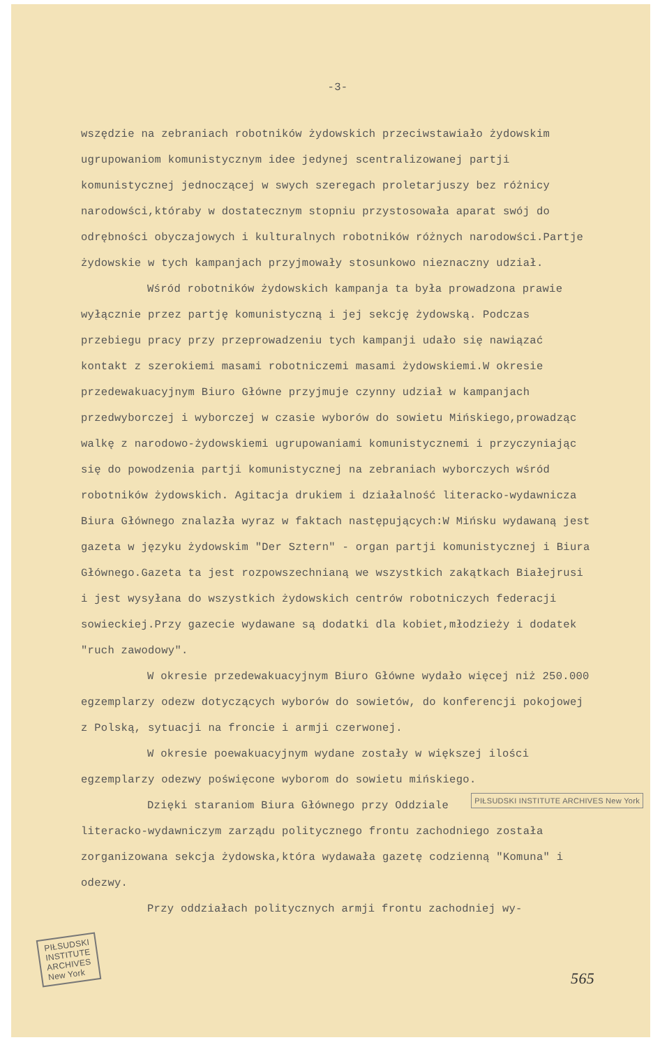-3-
wszędzie na zebraniach robotników żydowskich przeciwstawiało żydowskim ugrupowaniom komunistycznym idee jedynej scentralizowanej partji komunistycznej jednoczącej w swych szeregach proletarjuszy bez różnicy narodowści,któraby w dostatecznym stopniu przystosowała aparat swój do odrębności obyczajowych i kulturalnych robotników różnych narodowści.Partje żydowskie w tych kampanjach przyjmowały stosunkowo nieznaczny udział.
Wśród robotników żydowskich kampanja ta była prowadzona prawie wyłącznie przez partję komunistyczną i jej sekcję żydowską. Podczas przebiegu pracy przy przeprowadzeniu tych kampanji udało się nawiązać kontakt z szerokiemi masami robotniczemi masami żydowskiemi.W okresie przedewakuacyjnym Biuro Główne przyjmuje czynny udział w kampanjach przedwyborczej i wyborczej w czasie wyborów do sowietu Mińskiego,prowadząc walkę z narodowo-żydowskiemi ugrupowaniami komunistycznemi i przyczyniając się do powodzenia partji komunistycznej na zebraniach wyborczych wśród robotników żydowskich. Agitacja drukiem i działalność literacko-wydawnicza Biura Głównego znalazła wyraz w faktach następujących:W Mińsku wydawaną jest gazeta w języku żydowskim "Der Sztern" - organ partji komunistycznej i Biura Głównego.Gazeta ta jest rozpowszechnianą we wszystkich zakątkach Białejrusi i jest wysyłana do wszystkich żydowskich centrów robotniczych federacji sowieckiej.Przy gazecie wydawane są dodatki dla kobiet,młodzieży i dodatek "ruch zawodowy".
W okresie przedewakuacyjnym Biuro Główne wydało więcej niż 250.000 egzemplarzy odezw dotyczących wyborów do sowietów, do konferencji pokojowej z Polską, sytuacji na froncie i armji czerwonej.
W okresie poewakuacyjnym wydane zostały w większej ilości egzemplarzy odezwy poświęcone wyborom do sowietu mińskiego.
PIŁSUDSKI INSTITUTE ARCHIVES New York
Dzięki staraniom Biura Głównego przy Oddziale literacko-wydawniczym zarządu politycznego frontu zachodniego została zorganizowana sekcja żydowska,która wydawała gazetę codzienną "Komuna" i odezwy.
Przy oddziałach politycznych armji frontu zachodniej wy-
PIŁSUDSKI
INSTITUTE
ARCHIVES
New York
565